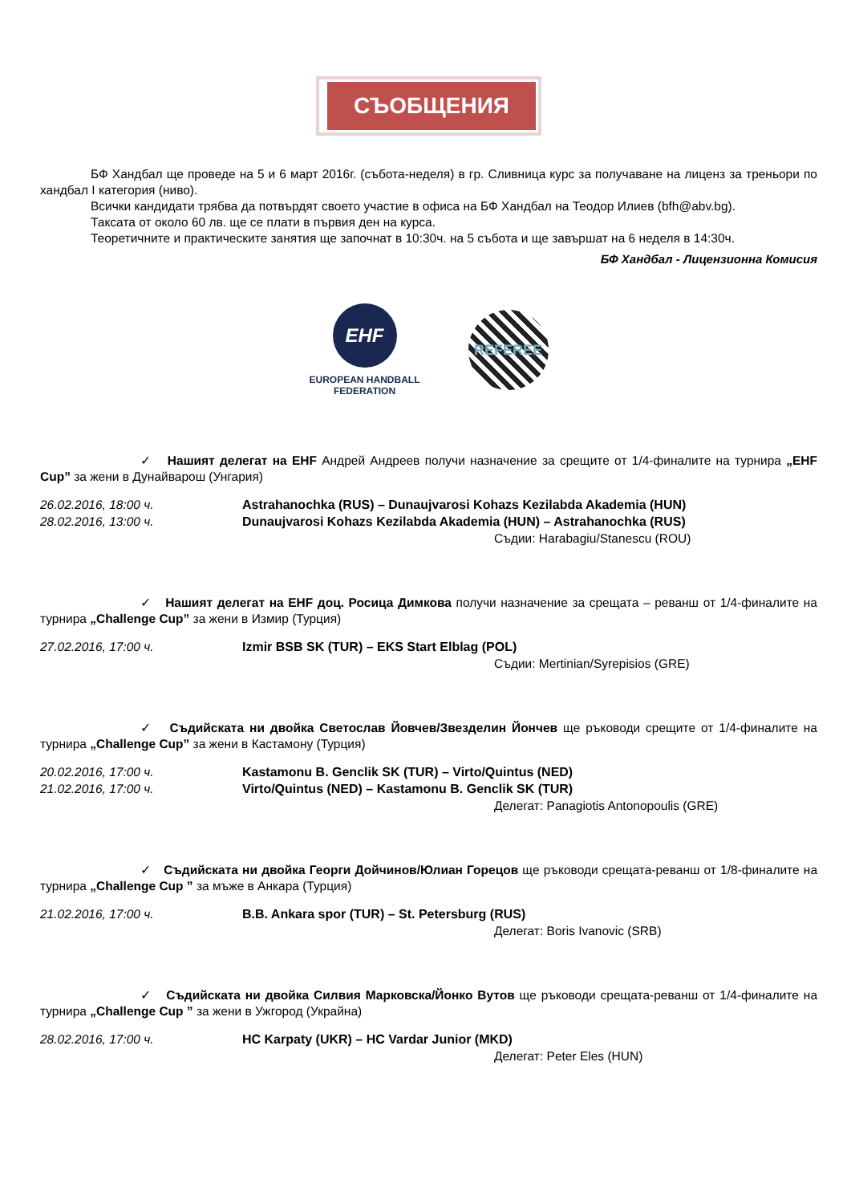СЪОБЩЕНИЯ
БФ Хандбал ще проведе на 5 и 6 март 2016г. (събота-неделя) в гр. Сливница курс за получаване на лиценз за треньори по хандбал I категория (ниво).
Всички кандидати трябва да потвърдят своето участие в офиса на БФ Хандбал на Теодор Илиев (bfh@abv.bg).
Таксата от около 60 лв. ще се плати в първия ден на курса.
Теоретичните и практическите занятия ще започнат в 10:30ч. на 5 събота и ще завършат на 6 неделя в 14:30ч.
БФ Хандбал - Лицензионна Комисия
EHF
EUROPEAN HANDBALL
FEDERATION
REFEREE
✓ Нашият делегат на EHF Андрей Андреев получи назначение за срещите от 1/4-финалите на турнира „EHF Cup” за жени в Дунайварош (Унгария)
26.02.2016, 18:00 ч. Astrahanochka (RUS) – Dunaujvarosi Kohazs Kezilabda Akademia (HUN)
28.02.2016, 13:00 ч. Dunaujvarosi Kohazs Kezilabda Akademia (HUN) – Astrahanochka (RUS)
Съдии: Harabagiu/Stanescu (ROU)
✓ Нашият делегат на EHF доц. Росица Димкова получи назначение за срещата – реванш от 1/4-финалите на турнира „Challenge Cup” за жени в Измир (Турция)
27.02.2016, 17:00 ч. Izmir BSB SK (TUR) – EKS Start Elblag (POL)
Съдии: Mertinian/Syrepisios (GRE)
✓ Съдийската ни двойка Светослав Йовчев/Звезделин Йончев ще ръководи срещите от 1/4-финалите на турнира „Challenge Cup” за жени в Кастамону (Турция)
20.02.2016, 17:00 ч. Kastamonu B. Genclik SK (TUR) – Virto/Quintus (NED)
21.02.2016, 17:00 ч. Virto/Quintus (NED) – Kastamonu B. Genclik SK (TUR)
Делегат: Panagiotis Antonopoulis (GRE)
✓ Съдийската ни двойка Георги Дойчинов/Юлиан Горецов ще ръководи срещата-реванш от 1/8-финалите на турнира „Challenge Cup ” за мъже в Анкара (Турция)
21.02.2016, 17:00 ч. B.B. Ankara spor (TUR) – St. Petersburg (RUS)
Делегат: Boris Ivanovic (SRB)
✓ Съдийската ни двойка Силвия Марковска/Йонко Вутов ще ръководи срещата-реванш от 1/4-финалите на турнира „Challenge Cup ” за жени в Ужгород (Украйна)
28.02.2016, 17:00 ч. HC Karpaty (UKR) – HC Vardar Junior (MKD)
Делегат: Peter Eles (HUN)